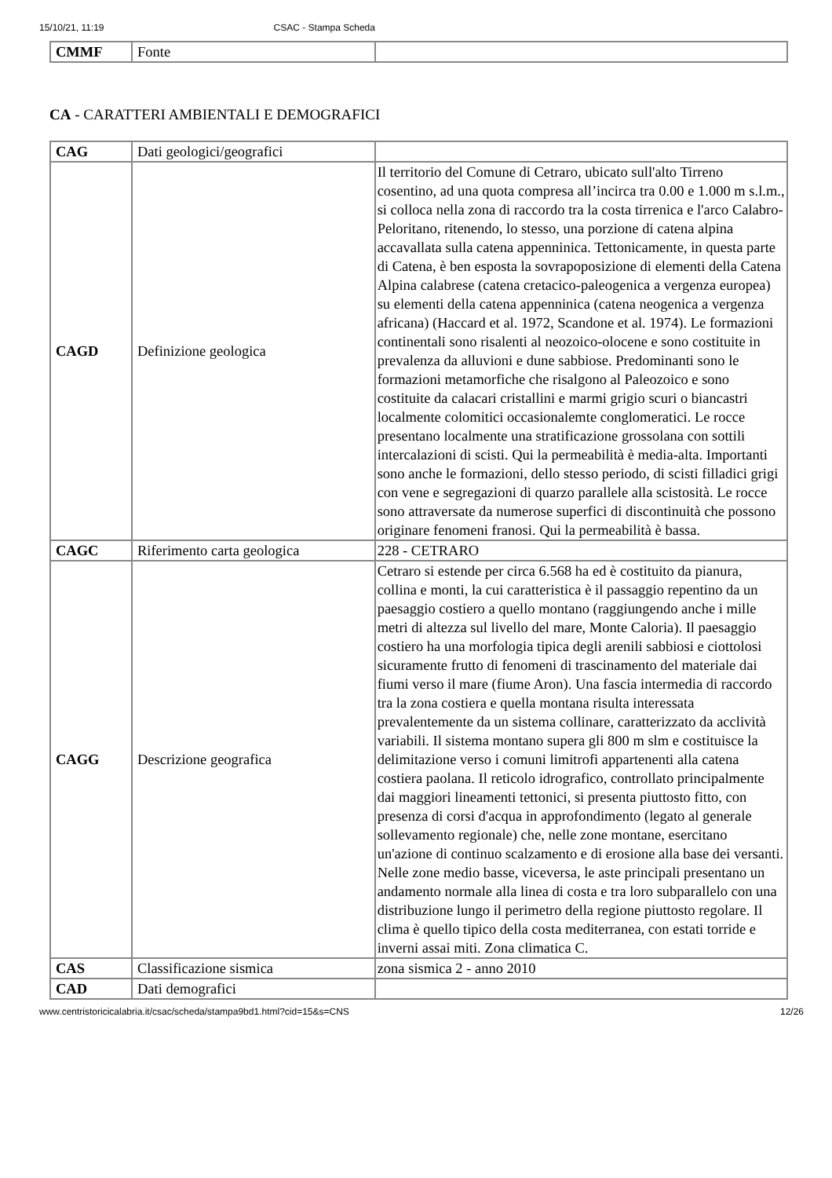15/10/21, 11:19 CSAC - Stampa Scheda
| CMMF | Fonte | |
CA - CARATTERI AMBIENTALI E DEMOGRAFICI
| CAG | Dati geologici/geografici | |
| CAGD | Definizione geologica | Il territorio del Comune di Cetraro, ubicato sull'alto Tirreno cosentino, ad una quota compresa all’incirca tra 0.00 e 1.000 m s.l.m., si colloca nella zona di raccordo tra la costa tirrenica e l'arco Calabro-Peloritano, ritenendo, lo stesso, una porzione di catena alpina accavallata sulla catena appenninica. Tettonicamente, in questa parte di Catena, è ben esposta la sovrapoposizione di elementi della Catena Alpina calabrese (catena cretacico-paleogenica a vergenza europea) su elementi della catena appenninica (catena neogenica a vergenza africana) (Haccard et al. 1972, Scandone et al. 1974). Le formazioni continentali sono risalenti al neozoico-olocene e sono costituite in prevalenza da alluvioni e dune sabbiose. Predominanti sono le formazioni metamorfiche che risalgono al Paleozoico e sono costituite da calacari cristallini e marmi grigio scuri o biancastri localmente colomitici occasionalemte conglomeratici. Le rocce presentano localmente una stratificazione grossolana con sottili intercalazioni di scisti. Qui la permeabilità è media-alta. Importanti sono anche le formazioni, dello stesso periodo, di scisti filladici grigi con vene e segregazioni di quarzo parallele alla scistosità. Le rocce sono attraversate da numerose superfici di discontinuità che possono originare fenomeni franosi. Qui la permeabilità è bassa. |
| CAGC | Riferimento carta geologica | 228 - CETRARO |
| CAGG | Descrizione geografica | Cetraro si estende per circa 6.568 ha ed è costituito da pianura, collina e monti, la cui caratteristica è il passaggio repentino da un paesaggio costiero a quello montano (raggiungendo anche i mille metri di altezza sul livello del mare, Monte Caloria). Il paesaggio costiero ha una morfologia tipica degli arenili sabbiosi e ciottolosi sicuramente frutto di fenomeni di trascinamento del materiale dai fiumi verso il mare (fiume Aron). Una fascia intermedia di raccordo tra la zona costiera e quella montana risulta interessata prevalentemente da un sistema collinare, caratterizzato da acclività variabili. Il sistema montano supera gli 800 m slm e costituisce la delimitazione verso i comuni limitrofi appartenenti alla catena costiera paolana. Il reticolo idrografico, controllato principalmente dai maggiori lineamenti tettonici, si presenta piuttosto fitto, con presenza di corsi d'acqua in approfondimento (legato al generale sollevamento regionale) che, nelle zone montane, esercitano un'azione di continuo scalzamento e di erosione alla base dei versanti. Nelle zone medio basse, viceversa, le aste principali presentano un andamento normale alla linea di costa e tra loro subparallelo con una distribuzione lungo il perimetro della regione piuttosto regolare. Il clima è quello tipico della costa mediterranea, con estati torride e inverni assai miti. Zona climatica C. |
| CAS | Classificazione sismica | zona sismica 2 - anno 2010 |
| CAD | Dati demografici | |
www.centristoricicalabria.it/csac/scheda/stampa9bd1.html?cid=15&s=CNS 12/26